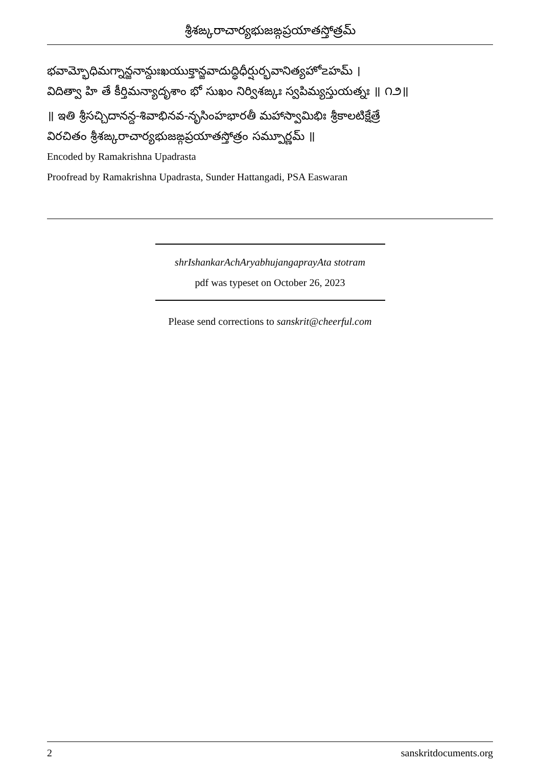శ్రీశఙ్కరాచార్యభుజఙ్గప్రయాతస్తోత్రమ్
భవామ్భోధిమగ్నాన్జనాన్దుఃఖయుక్తాన్జవాదుద్ధిధీర్షుర్భవానిత్యహో౽హమ్ ।
విదిత్వా హి తే కీర్తిమన్యాదృశాం భో సుఖం నిర్విశఙ్కః స్వపిమ్యస్తుయత్నః ॥ ౧౨॥
॥ ఇతి శ్రీసచ్చిదానన్ద-శివాభినవ-నృసింహభారతీ మహాస్వామిభిః శ్రీకాలటిక్షేత్రే
విరచితం శ్రీశఙ్కరాచార్యభుజఙ్గప్రయాతస్తోత్రం సమ్పూర్ణమ్ ॥
Encoded by Ramakrishna Upadrasta
Proofread by Ramakrishna Upadrasta, Sunder Hattangadi, PSA Easwaran
shrIshankarAchAryabhujangaprayAta stotram
pdf was typeset on October 26, 2023
Please send corrections to sanskrit@cheerful.com
2 sanskritdocuments.org